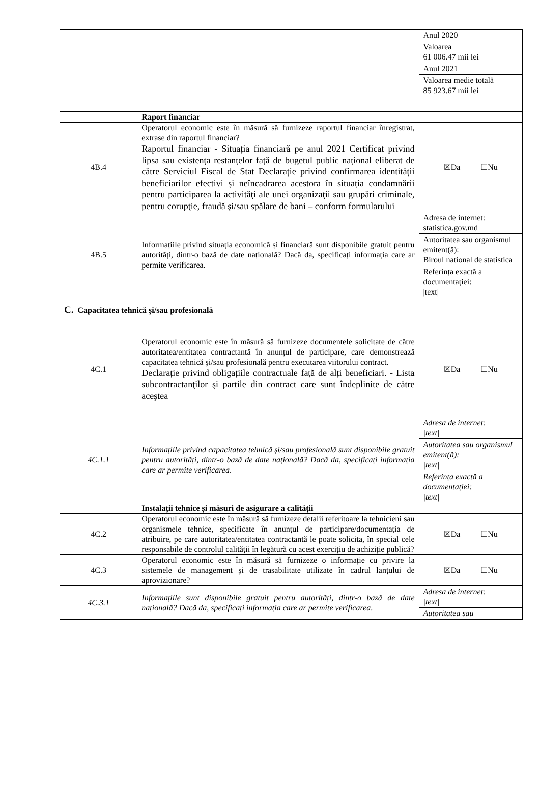| | | Anul 2020 Valoarea 61 006.47 mii lei Anul 2021 Valoarea medie totală 85 923.67 mii lei |
| | Raport financiar | |
| 4B.4 | Operatorul economic este în măsură să furnizeze raportul financiar înregistrat, extrase din raportul financiar? Raportul financiar - Situația financiară pe anul 2021 Certificat privind lipsa sau existența restanțelor față de bugetul public național eliberat de către Serviciul Fiscal de Stat Declarație privind confirmarea identității beneficiarilor efectivi și neîncadrarea acestora în situația condamnării pentru participarea la activităţi ale unei organizaţii sau grupări criminale, pentru corupţie, fraudă şi/sau spălare de bani – conform formularului | ☒Da ☐Nu |
| 4B.5 | Informațiile privind situația economică și financiară sunt disponibile gratuit pentru autorități, dintr-o bază de date națională? Dacă da, specificați informația care ar permite verificarea. | Adresa de internet: statistica.gov.md Autoritatea sau organismul emitent(ă): Biroul national de statistica Referința exactă a documentației: /text/ |
| C. Capacitatea tehnică și/sau profesională | | |
| 4C.1 | Operatorul economic este în măsură să furnizeze documentele solicitate de către autoritatea/entitatea contractantă în anunțul de participare, care demonstrează capacitatea tehnică și/sau profesională pentru executarea viitorului contract. Declarație privind obligațiile contractuale față de alți beneficiari. - Lista subcontractanţilor şi partile din contract care sunt îndeplinite de către aceştea | ☒Da ☐Nu |
| 4C.1.1 | Informațiile privind capacitatea tehnică și/sau profesională sunt disponibile gratuit pentru autorități, dintr-o bază de date națională? Dacă da, specificați informația care ar permite verificarea . | Adresa de internet: /text/ Autoritatea sau organismul emitent(ă): /text/ Referința exactă a documentației: /text/ |
| | Instalații tehnice și măsuri de asigurare a calității | |
| 4C.2 | Operatorul economic este în măsură să furnizeze detalii referitoare la tehnicieni sau organismele tehnice, specificate în anunțul de participare/documentația de atribuire, pe care autoritatea/entitatea contractantă le poate solicita, în special cele responsabile de controlul calității în legătură cu acest exercițiu de achiziție publică? | ☒Da ☐Nu |
| 4C.3 | Operatorul economic este în măsură să furnizeze o informație cu privire la sistemele de management și de trasabilitate utilizate în cadrul lanțului de aprovizionare? | ☒Da ☐Nu |
| 4C.3.1 | Informațiile sunt disponibile gratuit pentru autorități, dintr-o bază de date națională? Dacă da, specificați informația care ar permite verificarea . | Adresa de internet: /text/ Autoritatea sau |